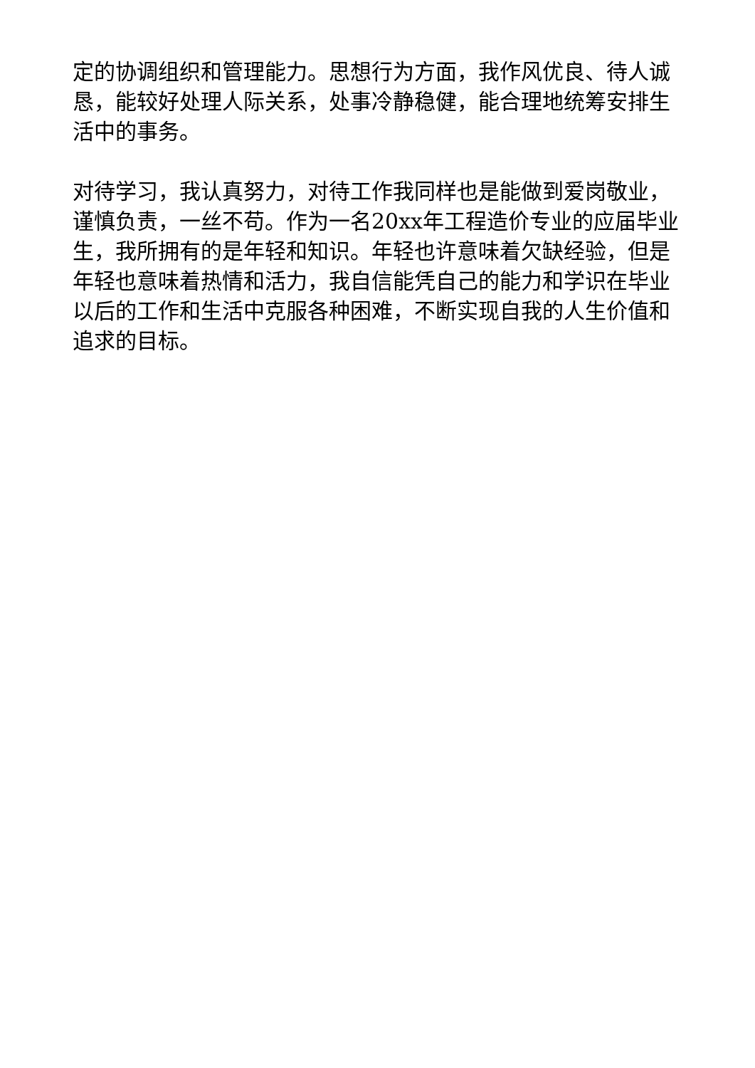定的协调组织和管理能力。思想行为方面，我作风优良、待人诚恳，能较好处理人际关系，处事冷静稳健，能合理地统筹安排生活中的事务。
对待学习，我认真努力，对待工作我同样也是能做到爱岗敬业，谨慎负责，一丝不苟。作为一名20xx年工程造价专业的应届毕业生，我所拥有的是年轻和知识。年轻也许意味着欠缺经验，但是年轻也意味着热情和活力，我自信能凭自己的能力和学识在毕业以后的工作和生活中克服各种困难，不断实现自我的人生价值和追求的目标。